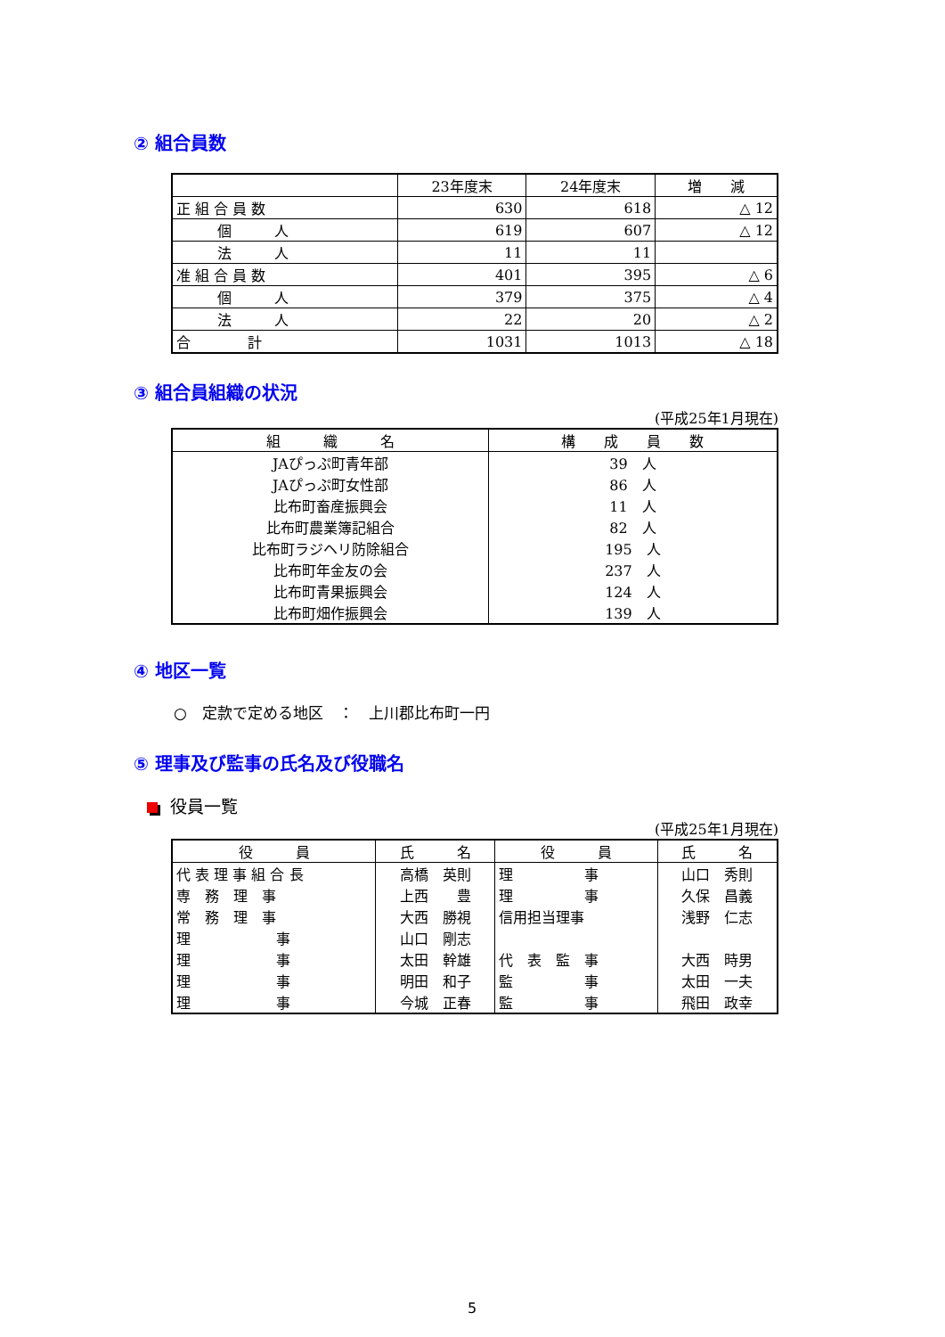② 組合員数
| | 23年度末 | 24年度末 | 増 減 |
| --- | --- | --- | --- |
| 正 組 合 員 数 | 630 | 618 | △ 12 |
| 個 人 | 619 | 607 | △ 12 |
| 法 人 | 11 | 11 | |
| 准 組 合 員 数 | 401 | 395 | △ 6 |
| 個 人 | 379 | 375 | △ 4 |
| 法 人 | 22 | 20 | △ 2 |
| 合 計 | 1031 | 1013 | △ 18 |
③ 組合員組織の状況
(平成25年1月現在)
| 組 織 名 | 構 成 員 数 |
| --- | --- |
| JAぴっぷ町青年部 | 39 人 |
| JAぴっぷ町女性部 | 86 人 |
| 比布町畜産振興会 | 11 人 |
| 比布町農業簿記組合 | 82 人 |
| 比布町ラジヘリ防除組合 | 195 人 |
| 比布町年金友の会 | 237 人 |
| 比布町青果振興会 | 124 人 |
| 比布町畑作振興会 | 139 人 |
④ 地区一覧
○　定款で定める地区　：　上川郡比布町一円
⑤ 理事及び監事の氏名及び役職名
役員一覧
(平成25年1月現在)
| 役 員 | 氏 名 | 役 員 | 氏 名 |
| --- | --- | --- | --- |
| 代 表 理 事 組 合 長 | 高橋 英則 | 理 事 | 山口 秀則 |
| 専 務 理 事 | 上西 豊 | 理 事 | 久保 昌義 |
| 常 務 理 事 | 大西 勝視 | 信用担当理事 | 浅野 仁志 |
| 理 事 | 山口 剛志 | | |
| 理 事 | 太田 幹雄 | 代 表 監 事 | 大西 時男 |
| 理 事 | 明田 和子 | 監 事 | 太田 一夫 |
| 理 事 | 今城 正春 | 監 事 | 飛田 政幸 |
5